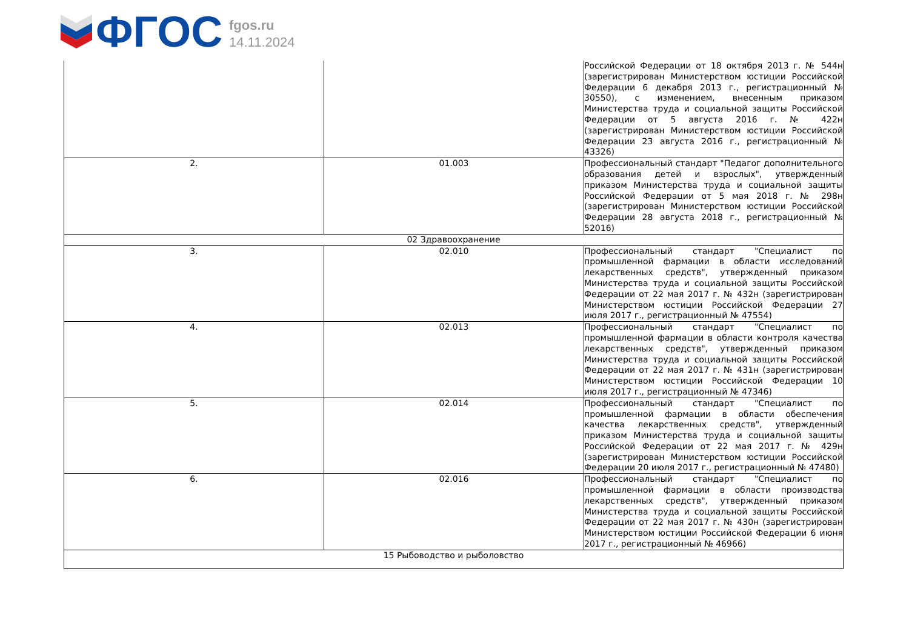ФГОС
fgos.ru
14.11.2024
| | | Российской Федерации от 18 октября 2013 г. № 544н (зарегистрирован Министерством юстиции Российской Федерации 6 декабря 2013 г., регистрационный № 30550), с изменением, внесенным приказом Министерства труда и социальной защиты Российской Федерации от 5 августа 2016 г. № 422н (зарегистрирован Министерством юстиции Российской Федерации 23 августа 2016 г., регистрационный № 43326) |
| 2. | 01.003 | Профессиональный стандарт "Педагог дополнительного образования детей и взрослых", утвержденный приказом Министерства труда и социальной защиты Российской Федерации от 5 мая 2018 г. № 298н (зарегистрирован Министерством юстиции Российской Федерации 28 августа 2018 г., регистрационный № 52016) |
| 02 Здравоохранение | | |
| 3. | 02.010 | Профессиональный стандарт "Специалист по промышленной фармации в области исследований лекарственных средств", утвержденный приказом Министерства труда и социальной защиты Российской Федерации от 22 мая 2017 г. № 432н (зарегистрирован Министерством юстиции Российской Федерации 27 июля 2017 г., регистрационный № 47554) |
| 4. | 02.013 | Профессиональный стандарт "Специалист по промышленной фармации в области контроля качества лекарственных средств", утвержденный приказом Министерства труда и социальной защиты Российской Федерации от 22 мая 2017 г. № 431н (зарегистрирован Министерством юстиции Российской Федерации 10 июля 2017 г., регистрационный № 47346) |
| 5. | 02.014 | Профессиональный стандарт "Специалист по промышленной фармации в области обеспечения качества лекарственных средств", утвержденный приказом Министерства труда и социальной защиты Российской Федерации от 22 мая 2017 г. № 429н (зарегистрирован Министерством юстиции Российской Федерации 20 июля 2017 г., регистрационный № 47480) |
| 6. | 02.016 | Профессиональный стандарт "Специалист по промышленной фармации в области производства лекарственных средств", утвержденный приказом Министерства труда и социальной защиты Российской Федерации от 22 мая 2017 г. № 430н (зарегистрирован Министерством юстиции Российской Федерации 6 июня 2017 г., регистрационный № 46966) |
| 15 Рыбоводство и рыболовство | | |